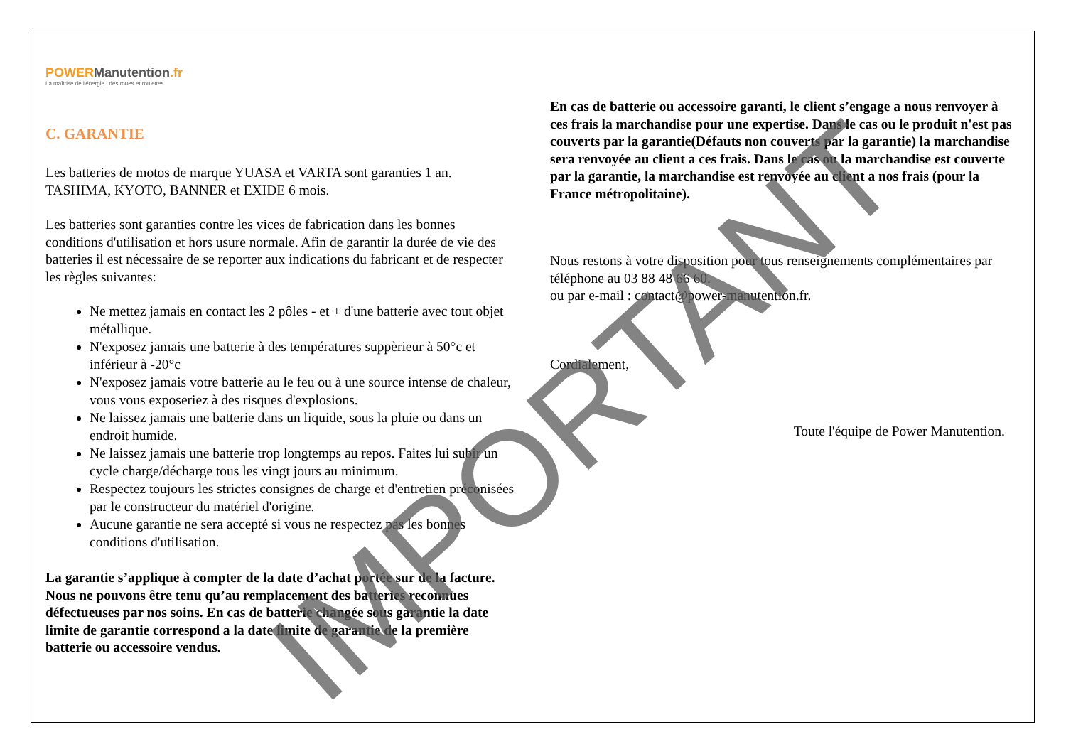POWER Manutention.fr
La maîtrise de l'énergie , des roues et roulettes
C. GARANTIE
Les batteries de motos de marque YUASA et VARTA sont garanties 1 an.
TASHIMA, KYOTO, BANNER et EXIDE 6 mois.
Les batteries sont garanties contre les vices de fabrication dans les bonnes conditions d'utilisation et hors usure normale. Afin de garantir la durée de vie des batteries il est nécessaire de se reporter aux indications du fabricant et de respecter les règles suivantes:
Ne mettez jamais en contact les 2 pôles - et + d'une batterie avec tout objet métallique.
N'exposez jamais une batterie à des températures suppèrieur à 50°c et inférieur à -20°c
N'exposez jamais votre batterie au le feu ou à une source intense de chaleur, vous vous exposeriez à des risques d'explosions.
Ne laissez jamais une batterie dans un liquide, sous la pluie ou dans un endroit humide.
Ne laissez jamais une batterie trop longtemps au repos. Faites lui subir un cycle charge/décharge tous les vingt jours au minimum.
Respectez toujours les strictes consignes de charge et d'entretien préconisées par le constructeur du matériel d'origine.
Aucune garantie ne sera accepté si vous ne respectez pas les bonnes conditions d'utilisation.
La garantie s’applique à compter de la date d’achat portée sur de la facture. Nous ne pouvons être tenu qu’au remplacement des batteries reconnues défectueuses par nos soins. En cas de batterie changée sous garantie la date limite de garantie correspond a la date limite de garantie de la première batterie ou accessoire vendus.
En cas de batterie ou accessoire garanti, le client s’engage a nous renvoyer à ces frais la marchandise pour une expertise. Dans le cas ou le produit n'est pas couverts par la garantie(Défauts non couverts par la garantie) la marchandise sera renvoyée au client a ces frais. Dans le cas ou la marchandise est couverte par la garantie, la marchandise est renvoyée au client a nos frais (pour la France métropolitaine).
Nous restons à votre disposition pour tous renseignements complémentaires par téléphone au 03 88 48 66 60.
ou par e-mail : contact@power-manutention.fr.
Cordialement,
Toute l'équipe de Power Manutention.
IMPORTANT